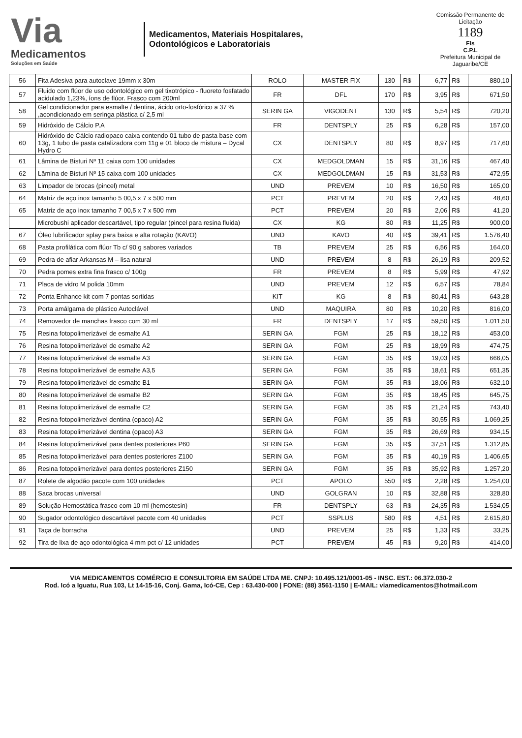Via
Medicamentos
Soluções em Saúde
Medicamentos, Materiais Hospitalares,
Odontológicos e Laboratoriais
Comissão Permanente de Licitação
1189
Fls
C.P.L
Prefeitura Municipal de Jaguaribe/CE
| 56 | Fita Adesiva para autoclave 19mm x 30m | ROLO | MASTER FIX | 130 | R$ | 6,77 | R$ | 880,10 |
| 57 | Fluido com flúor de uso odontológico em gel tixotrópico - fluoreto fosfatado acidulado 1,23%, íons de flúor. Frasco com 200ml | FR | DFL | 170 | R$ | 3,95 | R$ | 671,50 |
| 58 | Gel condicionador para esmalte / dentina, ácido orto-fosfórico a 37 % ,acondicionado em seringa plástica c/ 2,5 ml | SERIN GA | VIGODENT | 130 | R$ | 5,54 | R$ | 720,20 |
| 59 | Hidróxido de Cálcio P.A | FR | DENTSPLY | 25 | R$ | 6,28 | R$ | 157,00 |
| 60 | Hidróxido de Cálcio radiopaco caixa contendo 01 tubo de pasta base com 13g, 1 tubo de pasta catalizadora com 11g e 01 bloco de mistura – Dycal Hydro C | CX | DENTSPLY | 80 | R$ | 8,97 | R$ | 717,60 |
| 61 | Lâmina de Bisturi Nº 11 caixa com 100 unidades | CX | MEDGOLDMAN | 15 | R$ | 31,16 | R$ | 467,40 |
| 62 | Lâmina de Bisturi Nº 15 caixa com 100 unidades | CX | MEDGOLDMAN | 15 | R$ | 31,53 | R$ | 472,95 |
| 63 | Limpador de brocas (pincel) metal | UND | PREVEM | 10 | R$ | 16,50 | R$ | 165,00 |
| 64 | Matriz de aço inox tamanho 5 00,5 x 7 x 500 mm | PCT | PREVEM | 20 | R$ | 2,43 | R$ | 48,60 |
| 65 | Matriz de aço inox tamanho 7 00,5 x 7 x 500 mm | PCT | PREVEM | 20 | R$ | 2,06 | R$ | 41,20 |
| | Microbushi aplicador descartável, tipo regular (pincel para resina fluida) | CX | KG | 80 | R$ | 11,25 | R$ | 900,00 |
| 67 | Óleo lubrificador splay para baixa e alta rotação (KAVO) | UND | KAVO | 40 | R$ | 39,41 | R$ | 1.576,40 |
| 68 | Pasta profilática com flúor Tb c/ 90 g sabores variados | TB | PREVEM | 25 | R$ | 6,56 | R$ | 164,00 |
| 69 | Pedra de afiar Arkansas M – lisa natural | UND | PREVEM | 8 | R$ | 26,19 | R$ | 209,52 |
| 70 | Pedra pomes extra fina frasco c/ 100g | FR | PREVEM | 8 | R$ | 5,99 | R$ | 47,92 |
| 71 | Placa de vidro M polida 10mm | UND | PREVEM | 12 | R$ | 6,57 | R$ | 78,84 |
| 72 | Ponta Enhance kit com 7 pontas sortidas | KIT | KG | 8 | R$ | 80,41 | R$ | 643,28 |
| 73 | Porta amálgama de plástico Autoclável | UND | MAQUIRA | 80 | R$ | 10,20 | R$ | 816,00 |
| 74 | Removedor de manchas frasco com 30 ml | FR | DENTSPLY | 17 | R$ | 59,50 | R$ | 1.011,50 |
| 75 | Resina fotopolimerizável de esmalte A1 | SERIN GA | FGM | 25 | R$ | 18,12 | R$ | 453,00 |
| 76 | Resina fotopolimerizável de esmalte A2 | SERIN GA | FGM | 25 | R$ | 18,99 | R$ | 474,75 |
| 77 | Resina fotopolimerizável de esmalte A3 | SERIN GA | FGM | 35 | R$ | 19,03 | R$ | 666,05 |
| 78 | Resina fotopolimerizável de esmalte A3,5 | SERIN GA | FGM | 35 | R$ | 18,61 | R$ | 651,35 |
| 79 | Resina fotopolimerizável de esmalte B1 | SERIN GA | FGM | 35 | R$ | 18,06 | R$ | 632,10 |
| 80 | Resina fotopolimerizável de esmalte B2 | SERIN GA | FGM | 35 | R$ | 18,45 | R$ | 645,75 |
| 81 | Resina fotopolimerizável de esmalte C2 | SERIN GA | FGM | 35 | R$ | 21,24 | R$ | 743,40 |
| 82 | Resina fotopolimerizável dentina (opaco) A2 | SERIN GA | FGM | 35 | R$ | 30,55 | R$ | 1.069,25 |
| 83 | Resina fotopolimerizável dentina (opaco) A3 | SERIN GA | FGM | 35 | R$ | 26,69 | R$ | 934,15 |
| 84 | Resina fotopolimerizável para dentes posteriores P60 | SERIN GA | FGM | 35 | R$ | 37,51 | R$ | 1.312,85 |
| 85 | Resina fotopolimerizável para dentes posteriores Z100 | SERIN GA | FGM | 35 | R$ | 40,19 | R$ | 1.406,65 |
| 86 | Resina fotopolimerizável para dentes posteriores Z150 | SERIN GA | FGM | 35 | R$ | 35,92 | R$ | 1.257,20 |
| 87 | Rolete de algodão pacote com 100 unidades | PCT | APOLO | 550 | R$ | 2,28 | R$ | 1.254,00 |
| 88 | Saca brocas universal | UND | GOLGRAN | 10 | R$ | 32,88 | R$ | 328,80 |
| 89 | Solução Hemostática frasco com 10 ml (hemostesin) | FR | DENTSPLY | 63 | R$ | 24,35 | R$ | 1.534,05 |
| 90 | Sugador odontológico descartável pacote com 40 unidades | PCT | SSPLUS | 580 | R$ | 4,51 | R$ | 2.615,80 |
| 91 | Taça de borracha | UND | PREVEM | 25 | R$ | 1,33 | R$ | 33,25 |
| 92 | Tira de lixa de aço odontológica 4 mm pct c/ 12 unidades | PCT | PREVEM | 45 | R$ | 9,20 | R$ | 414,00 |
VIA MEDICAMENTOS COMÉRCIO E CONSULTORIA EM SAÚDE LTDA ME. CNPJ: 10.495.121/0001-05 - INSC. EST.: 06.372.030-2
Rod. Icó a Iguatu, Rua 103, Lt 14-15-16, Conj. Gama, Icó-CE, Cep : 63.430-000 | FONE: (88) 3561-1150 | E-MAIL: viamedicamentos@hotmail.com